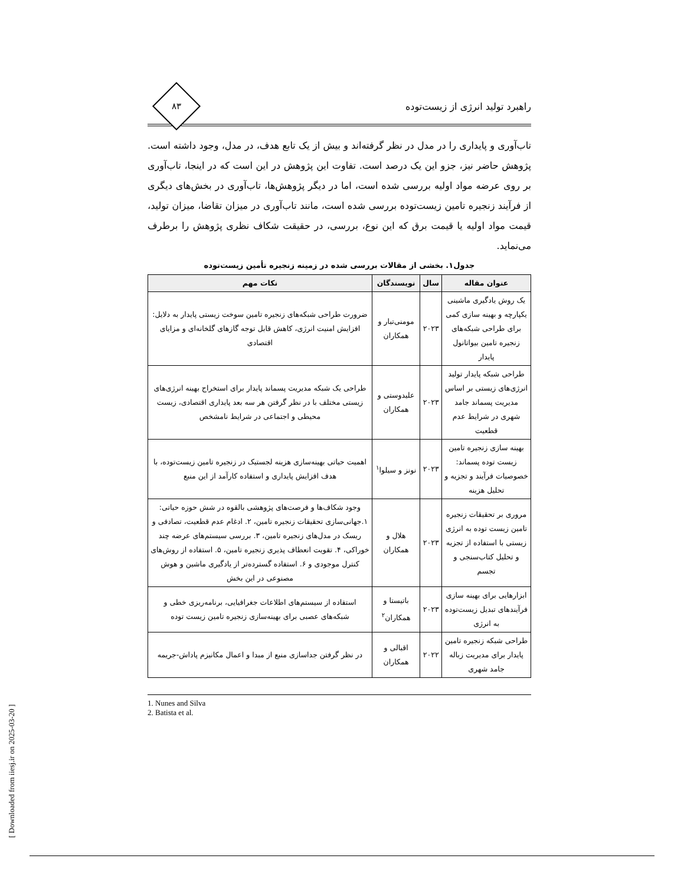راهبرد تولید انرژی از زیست‌توده
۸۳
تاب‌آوری و پایداری را در مدل در نظر گرفته‌اند و بیش از یک تابع هدف، در مدل، وجود داشته است. پژوهش حاضر نیز، جزو این یک درصد است. تفاوت این پژوهش در این است که در اینجا، تاب‌آوری بر روی عرضه مواد اولیه بررسی شده است، اما در دیگر پژوهش‌ها، تاب‌آوری در بخش‌های دیگری از فرآیند زنجیره تامین زیست‌توده بررسی شده است، مانند تاب‌آوری در میزان تقاضا، میزان تولید، قیمت مواد اولیه یا قیمت برق که این نوع، بررسی، در حقیقت شکاف نظری پژوهش را برطرف می‌نماید.
جدول۱. بخشی از مقالات بررسی شده در زمینه زنجیره تأمین زیست‌توده
| عنوان مقاله | سال | نویسندگان | نکات مهم |
| --- | --- | --- | --- |
| یک روش یادگیری ماشینی یکپارچه و بهینه سازی کمی برای طراحی شبکه‌های زنجیره تامین بیواتانول پایدار | ۲۰۲۳ | مومنی‌تبار و همکاران | ضرورت طراحی شبکه‌های زنجیره تامین سوخت زیستی پایدار به دلایل: افزایش امنیت انرژی، کاهش قابل توجه گازهای گلخانه‌ای و مزایای اقتصادی |
| طراحی شبکه پایدار تولید انرژی‌های زیستی بر اساس مدیریت پسماند جامد شهری در شرایط عدم قطعیت | ۲۰۲۳ | علیدوستی و همکاران | طراحی یک شبکه مدیریت پسماند پایدار برای استخراج بهینه انرژی‌های زیستی مختلف با در نظر گرفتن هر سه بعد پایداری اقتصادی، زیست محیطی و اجتماعی در شرایط نامشخص |
| بهینه سازی زنجیره تامین زیست توده پسماند: خصوصیات فرآیند و تجزیه و تحلیل هزینه | ۲۰۲۳ | نونز و سیلوا<sup>۱</sup> | اهمیت حیاتی بهینه‌سازی هزینه لجستیک در زنجیره تامین زیست‌توده، با هدف افزایش پایداری و استفاده کارآمد از این منبع |
| مروری بر تحقیقات زنجیره تامین زیست توده به انرژی زیستی با استفاده از تجزیه و تحلیل کتاب‌سنجی و تجسم | ۲۰۲۳ | هلال و همکاران | وجود شکاف‌ها و فرصت‌های پژوهشی بالقوه در شش حوزه حیاتی: ۱.جهانی‌سازی تحقیقات زنجیره تامین، ۲. ادغام عدم قطعیت، تصادفی و ریسک در مدل‌های زنجیره تامین، ۳. بررسی سیستم‌های عرضه چند خوراکی، ۴. تقویت انعطاف پذیری زنجیره تامین، ۵. استفاده از روش‌های کنترل موجودی و ۶. استفاده گسترده‌تر از یادگیری ماشین و هوش مصنوعی در این بخش |
| ابزارهایی برای بهینه سازی فرآیندهای تبدیل زیست‌توده به انرژی | ۲۰۲۳ | باتیستا و همکاران<sup>۲</sup> | استفاده از سیستم‌های اطلاعات جغرافیایی، برنامه‌ریزی خطی و شبکه‌های عصبی برای بهینه‌سازی زنجیره تامین زیست توده |
| طراحی شبکه زنجیره تامین پایدار برای مدیریت زباله جامد شهری | ۲۰۲۲ | اقبالی و همکاران | در نظر گرفتن جداسازی منبع از مبدا و اعمال مکانیزم پاداش-جریمه |
1. Nunes and Silva
2. Batista et al.
[ Downloaded from iiesj.ir on 2025-03-20 ]